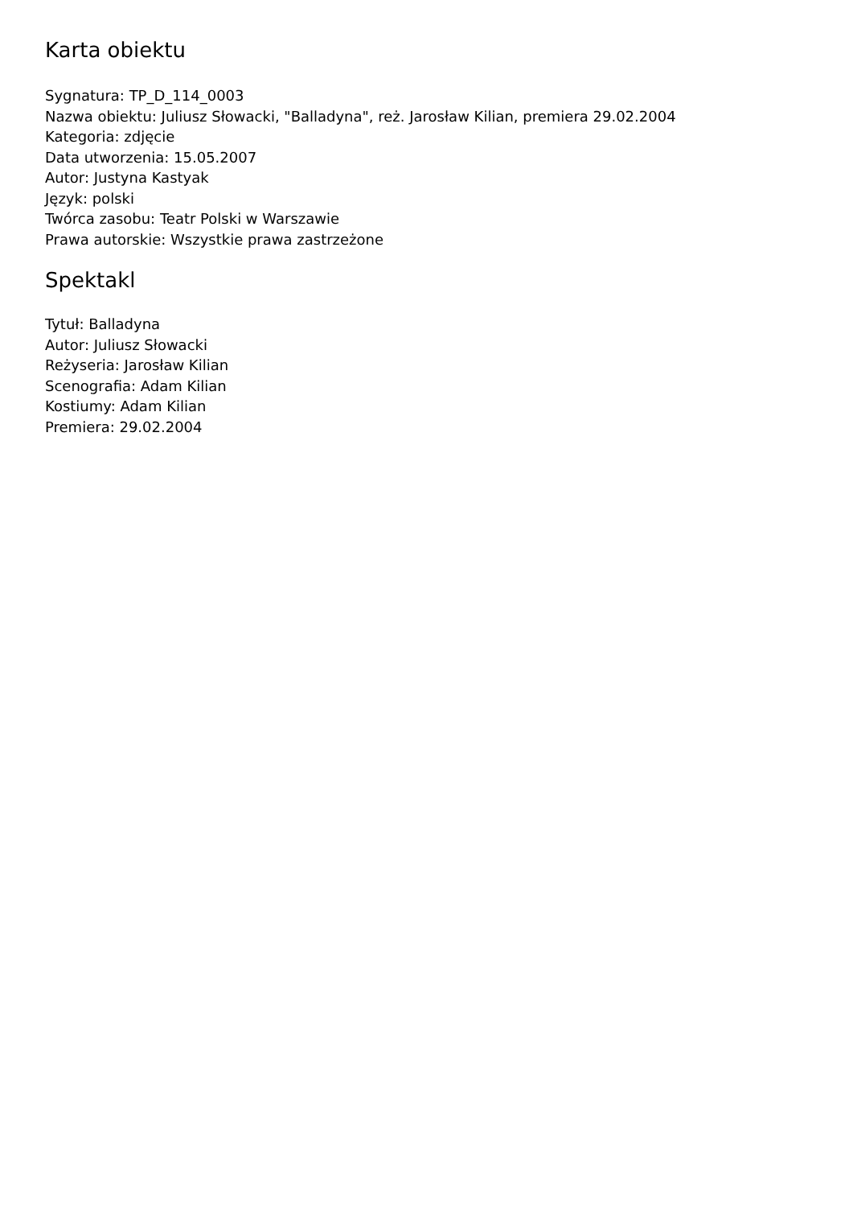Karta obiektu
Sygnatura: TP_D_114_0003
Nazwa obiektu: Juliusz Słowacki, "Balladyna", reż. Jarosław Kilian, premiera 29.02.2004
Kategoria: zdjęcie
Data utworzenia: 15.05.2007
Autor: Justyna Kastyak
Język: polski
Twórca zasobu: Teatr Polski w Warszawie
Prawa autorskie: Wszystkie prawa zastrzeżone
Spektakl
Tytuł: Balladyna
Autor: Juliusz Słowacki
Reżyseria: Jarosław Kilian
Scenografia: Adam Kilian
Kostiumy: Adam Kilian
Premiera: 29.02.2004